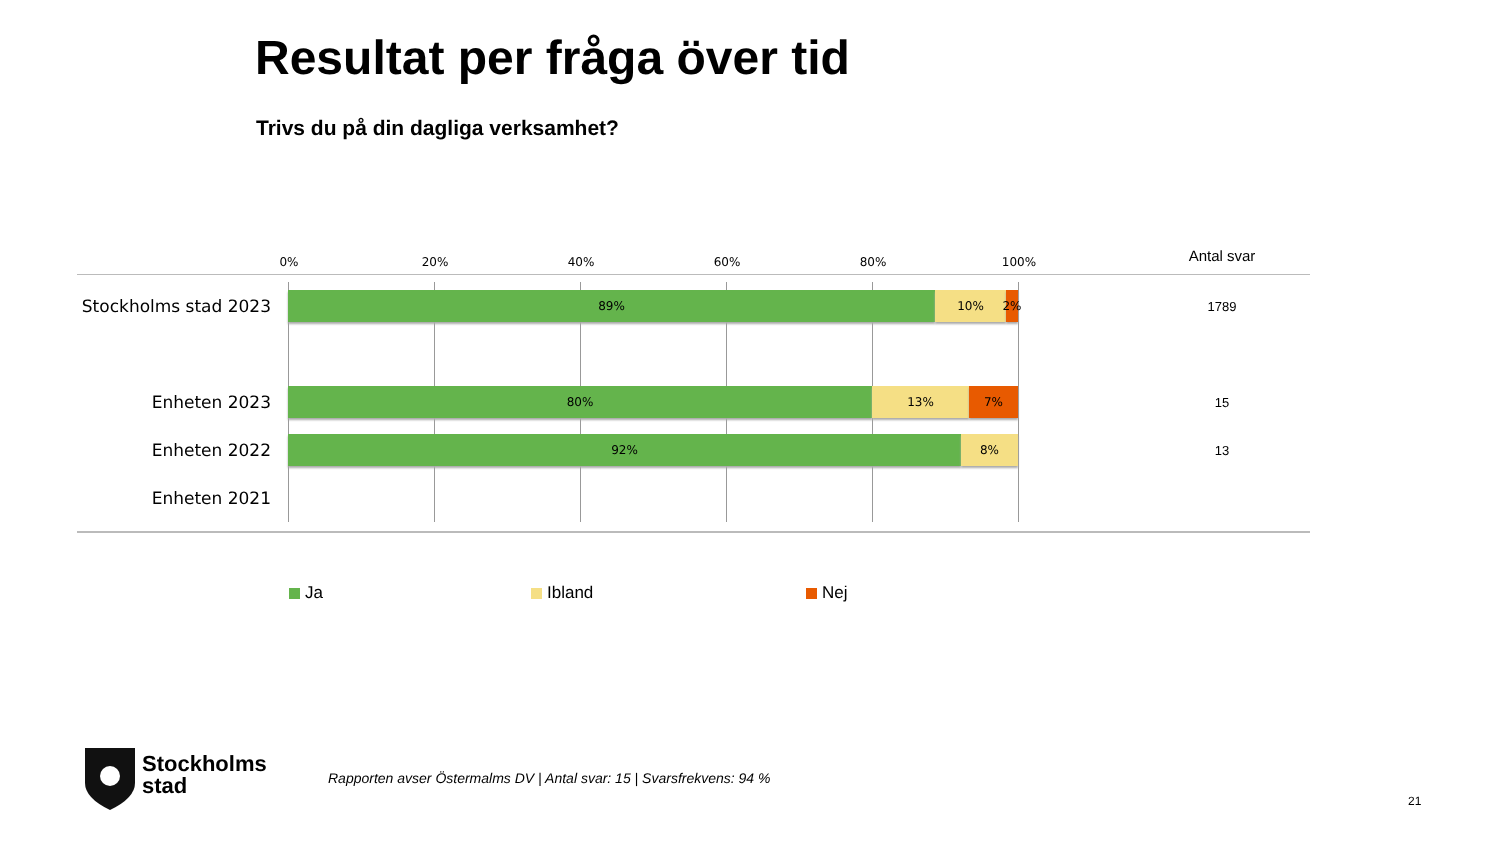Resultat per fråga över tid
Trivs du på din dagliga verksamhet?
0% 20% 40% 60% 80% 100%
Antal svar
Stockholms stad 2023
89% 10% 2%
1789
Enheten 2023
80% 13% 7%
15
Enheten 2022
92% 8%
13
Enheten 2021
Ja Ibland Nej
Stockholms
stad
Rapporten avser Östermalms DV | Antal svar: 15 | Svarsfrekvens: 94 %
21